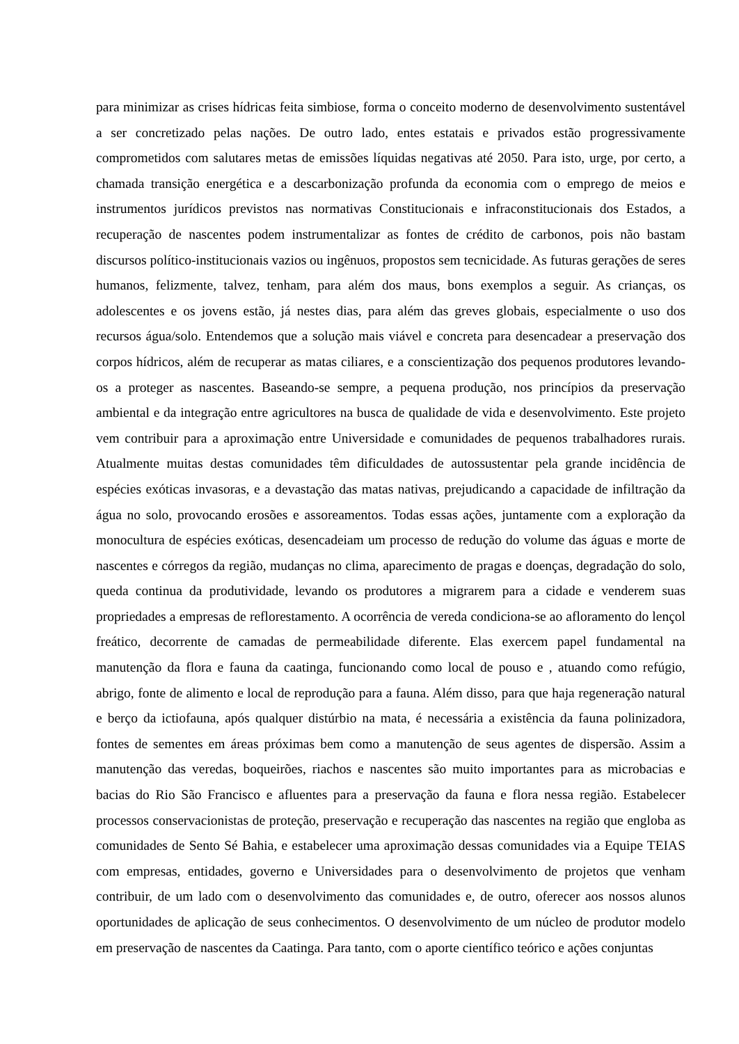para minimizar as crises hídricas feita simbiose, forma o conceito moderno de desenvolvimento sustentável a ser concretizado pelas nações. De outro lado, entes estatais e privados estão progressivamente comprometidos com salutares metas de emissões líquidas negativas até 2050. Para isto, urge, por certo, a chamada transição energética e a descarbonização profunda da economia com o emprego de meios e instrumentos jurídicos previstos nas normativas Constitucionais e infraconstitucionais dos Estados, a recuperação de nascentes podem instrumentalizar as fontes de crédito de carbonos, pois não bastam discursos político-institucionais vazios ou ingênuos, propostos sem tecnicidade. As futuras gerações de seres humanos, felizmente, talvez, tenham, para além dos maus, bons exemplos a seguir. As crianças, os adolescentes e os jovens estão, já nestes dias, para além das greves globais, especialmente o uso dos recursos água/solo. Entendemos que a solução mais viável e concreta para desencadear a preservação dos corpos hídricos, além de recuperar as matas ciliares, e a conscientização dos pequenos produtores levando-os a proteger as nascentes. Baseando-se sempre, a pequena produção, nos princípios da preservação ambiental e da integração entre agricultores na busca de qualidade de vida e desenvolvimento. Este projeto vem contribuir para a aproximação entre Universidade e comunidades de pequenos trabalhadores rurais. Atualmente muitas destas comunidades têm dificuldades de autossustentar pela grande incidência de espécies exóticas invasoras, e a devastação das matas nativas, prejudicando a capacidade de infiltração da água no solo, provocando erosões e assoreamentos. Todas essas ações, juntamente com a exploração da monocultura de espécies exóticas, desencadeiam um processo de redução do volume das águas e morte de nascentes e córregos da região, mudanças no clima, aparecimento de pragas e doenças, degradação do solo, queda continua da produtividade, levando os produtores a migrarem para a cidade e venderem suas propriedades a empresas de reflorestamento. A ocorrência de vereda condiciona-se ao afloramento do lençol freático, decorrente de camadas de permeabilidade diferente. Elas exercem papel fundamental na manutenção da flora e fauna da caatinga, funcionando como local de pouso e , atuando como refúgio, abrigo, fonte de alimento e local de reprodução para a fauna. Além disso, para que haja regeneração natural e berço da ictiofauna, após qualquer distúrbio na mata, é necessária a existência da fauna polinizadora, fontes de sementes em áreas próximas bem como a manutenção de seus agentes de dispersão. Assim a manutenção das veredas, boqueirões, riachos e nascentes são muito importantes para as microbacias e bacias do Rio São Francisco e afluentes para a preservação da fauna e flora nessa região. Estabelecer processos conservacionistas de proteção, preservação e recuperação das nascentes na região que engloba as comunidades de Sento Sé Bahia, e estabelecer uma aproximação dessas comunidades via a Equipe TEIAS com empresas, entidades, governo e Universidades para o desenvolvimento de projetos que venham contribuir, de um lado com o desenvolvimento das comunidades e, de outro, oferecer aos nossos alunos oportunidades de aplicação de seus conhecimentos. O desenvolvimento de um núcleo de produtor modelo em preservação de nascentes da Caatinga. Para tanto, com o aporte científico teórico e ações conjuntas